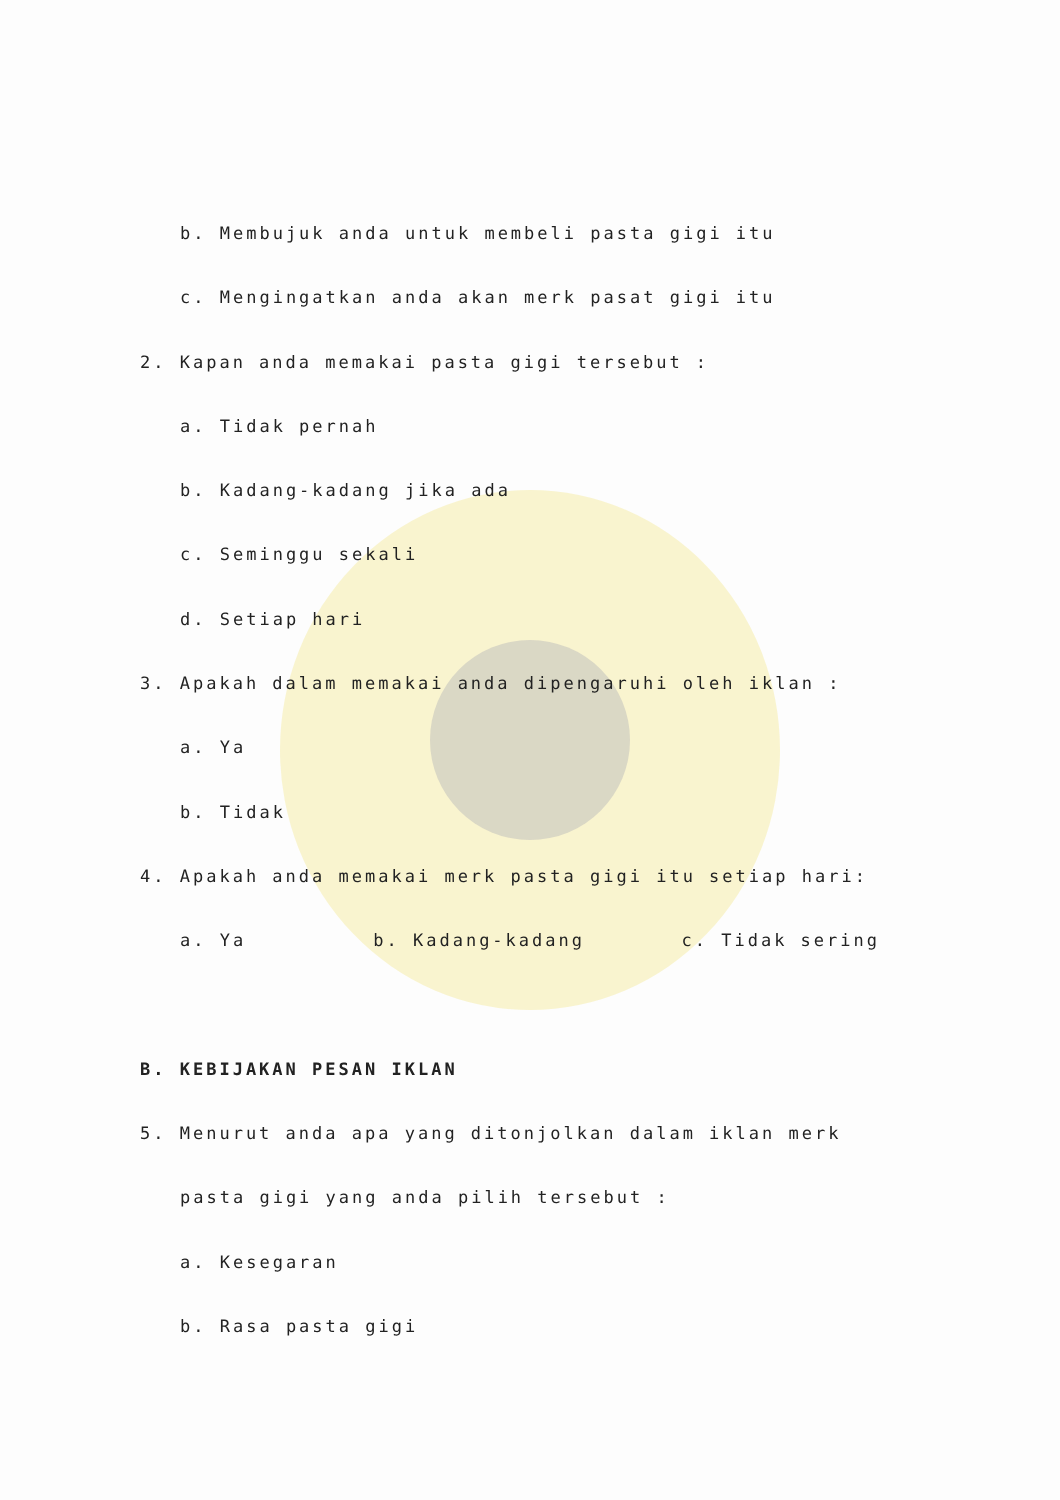b. Membujuk anda untuk membeli pasta gigi itu
c. Mengingatkan anda akan merk pasat gigi itu
2. Kapan anda memakai pasta gigi tersebut :
a. Tidak pernah
b. Kadang-kadang jika ada
c. Seminggu sekali
d. Setiap hari
3. Apakah dalam memakai anda dipengaruhi oleh iklan :
a. Ya
b. Tidak
4. Apakah anda memakai merk pasta gigi itu setiap hari:
a. Ya b. Kadang-kadang c. Tidak sering
B. KEBIJAKAN PESAN IKLAN
5. Menurut anda apa yang ditonjolkan dalam iklan merk
pasta gigi yang anda pilih tersebut :
a. Kesegaran
b. Rasa pasta gigi